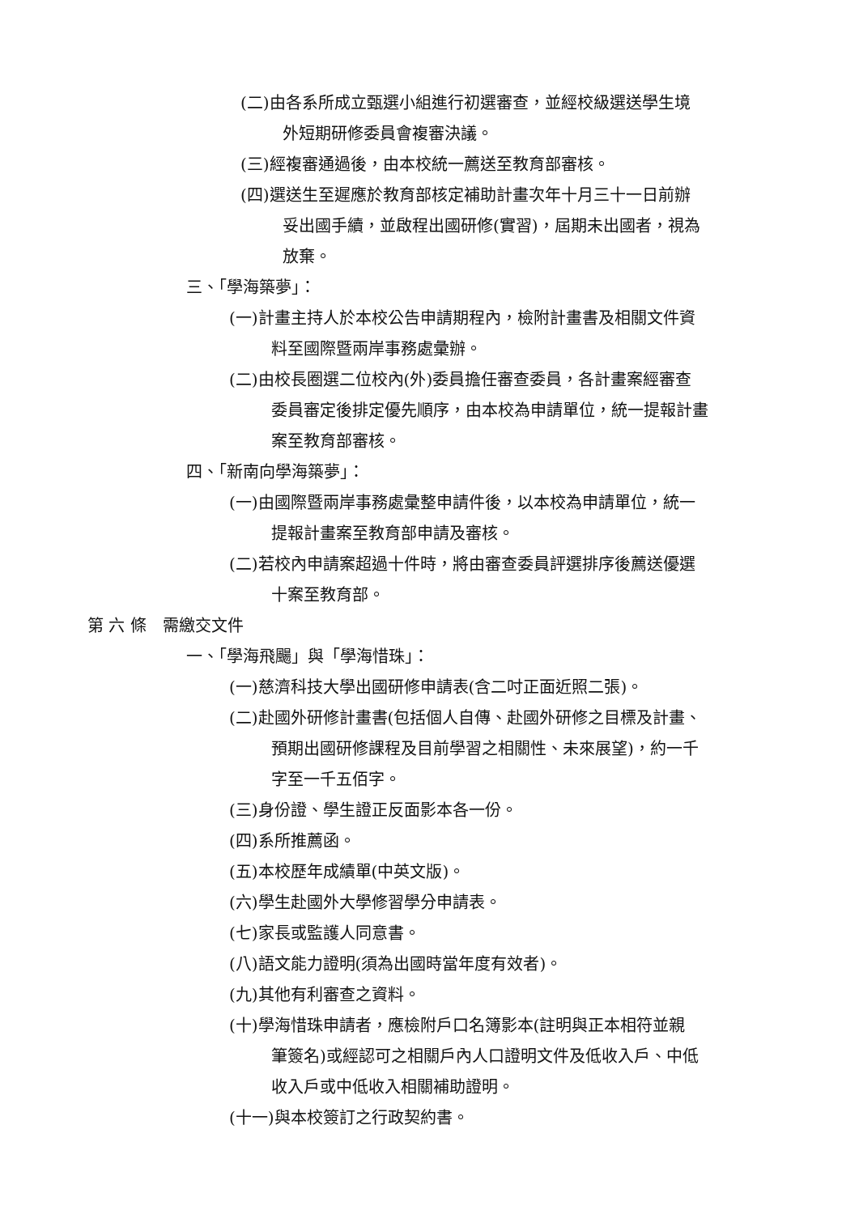(二)由各系所成立甄選小組進行初選審查，並經校級選送學生境
外短期研修委員會複審決議。
(三)經複審通過後，由本校統一薦送至教育部審核。
(四)選送生至遲應於教育部核定補助計畫次年十月三十一日前辦
妥出國手續，並啟程出國研修(實習)，屆期未出國者，視為
放棄。
三、「學海築夢」：
(一)計畫主持人於本校公告申請期程內，檢附計畫書及相關文件資
料至國際暨兩岸事務處彙辦。
(二)由校長圈選二位校內(外)委員擔任審查委員，各計畫案經審查
委員審定後排定優先順序，由本校為申請單位，統一提報計畫
案至教育部審核。
四、「新南向學海築夢」：
(一)由國際暨兩岸事務處彙整申請件後，以本校為申請單位，統一
提報計畫案至教育部申請及審核。
(二)若校內申請案超過十件時，將由審查委員評選排序後薦送優選
十案至教育部。
第 六 條　需繳交文件
一、「學海飛颺」與「學海惜珠」：
(一)慈濟科技大學出國研修申請表(含二吋正面近照二張)。
(二)赴國外研修計畫書(包括個人自傳、赴國外研修之目標及計畫、
預期出國研修課程及目前學習之相關性、未來展望)，約一千
字至一千五佰字。
(三)身份證、學生證正反面影本各一份。
(四)系所推薦函。
(五)本校歷年成績單(中英文版)。
(六)學生赴國外大學修習學分申請表。
(七)家長或監護人同意書。
(八)語文能力證明(須為出國時當年度有效者)。
(九)其他有利審查之資料。
(十)學海惜珠申請者，應檢附戶口名簿影本(註明與正本相符並親
筆簽名)或經認可之相關戶內人口證明文件及低收入戶、中低
收入戶或中低收入相關補助證明。
(十一)與本校簽訂之行政契約書。